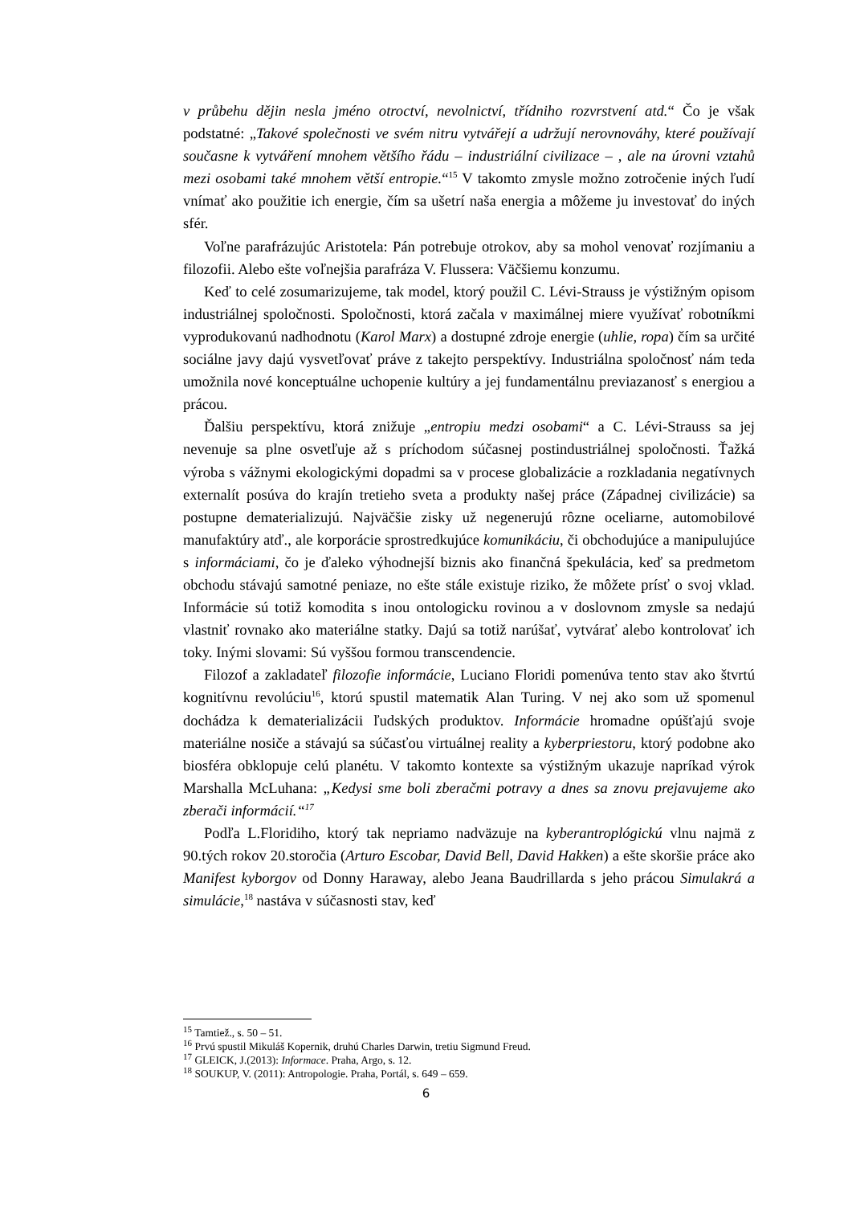v průbehu dějin nesla jméno otroctví, nevolnictví, třídniho rozvrstvení atd.“ Čo je však podstatné: „Takové společnosti ve svém nitru vytvářejí a udržují nerovnováhy, které používají současne k vytváření mnohem většího řádu – industriální civilizace – , ale na úrovni vztahů mezi osobami také mnohem větší entropie.“<sup>15</sup> V takomto zmysle možno zotročenie iných ľudí vnímať ako použitie ich energie, čím sa ušetrí naša energia a môžeme ju investovať do iných sfér.
Voľne parafrázujúc Aristotela: Pán potrebuje otrokov, aby sa mohol venovať rozjímaniu a filozofii. Alebo ešte voľnejšia parafráza V. Flussera: Väčšiemu konzumu.
Keď to celé zosumarizujeme, tak model, ktorý použil C. Lévi-Strauss je výstižným opisom industriálnej spoločnosti. Spoločnosti, ktorá začala v maximálnej miere využívať robotníkmi vyprodukovanú nadhodnotu (Karol Marx) a dostupné zdroje energie (uhlie, ropa) čím sa určité sociálne javy dajú vysvetľovať práve z takejto perspektívy. Industriálna spoločnosť nám teda umožnila nové konceptuálne uchopenie kultúry a jej fundamentálnu previazanosť s energiou a prácou.
Ďalšiu perspektívu, ktorá znižuje „entropiu medzi osobami“ a C. Lévi-Strauss sa jej nevenuje sa plne osvetľuje až s príchodom súčasnej postindustriálnej spoločnosti. Ťažká výroba s vážnymi ekologickými dopadmi sa v procese globalizácie a rozkladania negatívnych externalít posúva do krajín tretieho sveta a produkty našej práce (Západnej civilizácie) sa postupne dematerializujú. Najväčšie zisky už negenerujú rôzne oceliarne, automobilové manufaktúry atď., ale korporácie sprostredkujúce komunikáciu, či obchodujúce a manipulujúce s informáciami, čo je ďaleko výhodnejší biznis ako finančná špekulácia, keď sa predmetom obchodu stávajú samotné peniaze, no ešte stále existuje riziko, že môžete prísť o svoj vklad. Informácie sú totiž komodita s inou ontologicku rovinou a v doslovnom zmysle sa nedajú vlastniť rovnako ako materiálne statky. Dajú sa totiž narúšať, vytvárať alebo kontrolovať ich toky. Inými slovami: Sú vyššou formou transcendencie.
Filozof a zakladateľ filozofie informácie, Luciano Floridi pomenúva tento stav ako štvrtú kognitívnu revolúciu<sup>16</sup>, ktorú spustil matematik Alan Turing. V nej ako som už spomenul dochádza k dematerializácii ľudských produktov. Informácie hromadne opúšťajú svoje materiálne nosiče a stávajú sa súčasťou virtuálnej reality a kyberpriestoru, ktorý podobne ako biosféra obklopuje celú planétu. V takomto kontexte sa výstižným ukazuje napríkad výrok Marshalla McLuhana: „Kedysi sme boli zberačmi potravy a dnes sa znovu prejavujeme ako zberači informácií.“<sup>17</sup>
Podľa L.Floridiho, ktorý tak nepriamo nadväzuje na kyberantroplógickú vlnu najmä z 90.tých rokov 20.storočia (Arturo Escobar, David Bell, David Hakken) a ešte skoršie práce ako Manifest kyborgov od Donny Haraway, alebo Jeana Baudrillarda s jeho prácou Simulakrá a simulácie,<sup>18</sup> nastáva v súčasnosti stav, keď
<sup>15</sup> Tamtiež., s. 50 – 51.
<sup>16</sup> Prvú spustil Mikuláš Kopernik, druhú Charles Darwin, tretiu Sigmund Freud.
<sup>17</sup> GLEICK, J.(2013): Informace. Praha, Argo, s. 12.
<sup>18</sup> SOUKUP, V. (2011): Antropologie. Praha, Portál, s. 649 – 659.
6